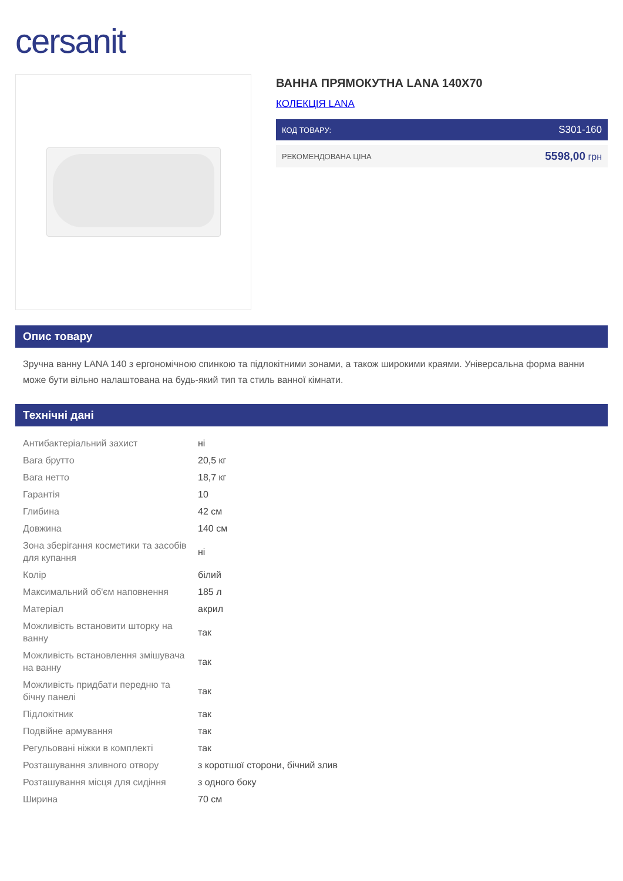cersanit
ВАННА ПРЯМОКУТНА LANA 140X70
КОЛЕКЦІЯ LANA
КОД ТОВАРУ: S301-160
РЕКОМЕНДОВАНА ЦІНА 5598,00 грн
Опис товару
Зручна ванну LANA 140 з ергономічною спинкою та підлокітними зонами, а також широкими краями. Універсальна форма ванни може бути вільно налаштована на будь-який тип та стиль ванної кімнати.
Технічні дані
| Антибактеріальний захист | ні |
| Вага брутто | 20,5 кг |
| Вага нетто | 18,7 кг |
| Гарантія | 10 |
| Глибина | 42 см |
| Довжина | 140 см |
| Зона зберігання косметики та засобів для купання | ні |
| Колір | білий |
| Максимальний об'єм наповнення | 185 л |
| Матеріал | акрил |
| Можливість встановити шторку на ванну | так |
| Можливість встановлення змішувача на ванну | так |
| Можливість придбати передню та бічну панелі | так |
| Підлокітник | так |
| Подвійне армування | так |
| Регульовані ніжки в комплекті | так |
| Розташування зливного отвору | з коротшої сторони, бічний злив |
| Розташування місця для сидіння | з одного боку |
| Ширина | 70 см |